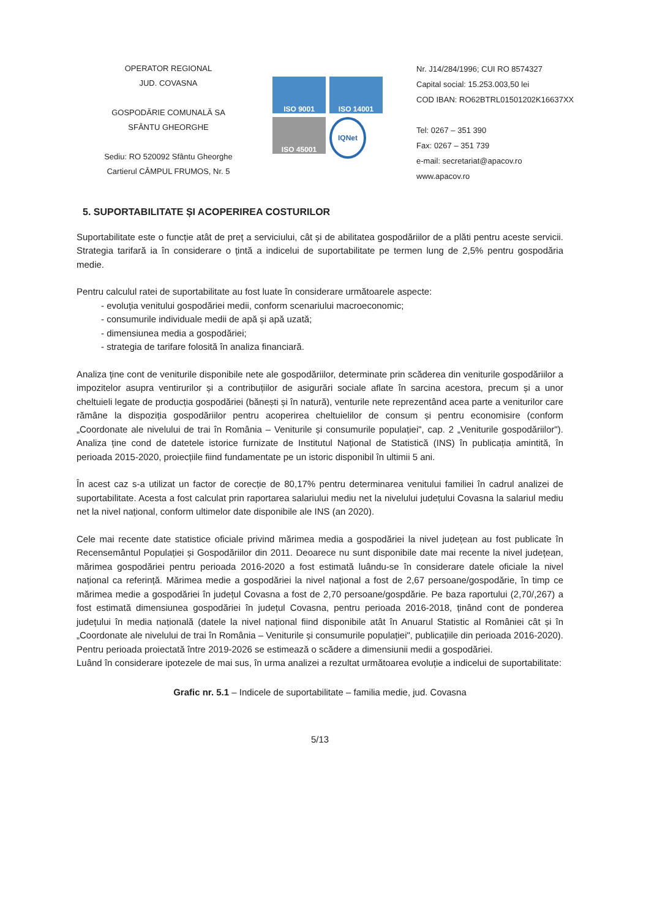OPERATOR REGIONAL
JUD. COVASNA
GOSPODĂRIE COMUNALĂ SA
SFÂNTU GHEORGHE
Sediu: RO 520092 Sfântu Gheorghe
Cartierul CÂMPUL FRUMOS, Nr. 5
ISO 9001
ISO 14001
ISO 45001
IQNet
Nr. J14/284/1996; CUI RO 8574327
Capital social: 15.253.003,50 lei
COD IBAN: RO62BTRL01501202K16637XX
Tel: 0267 – 351 390
Fax: 0267 – 351 739
e-mail: secretariat@apacov.ro
www.apacov.ro
5. SUPORTABILITATE ȘI ACOPERIREA COSTURILOR
Suportabilitate este o funcție atât de preț a serviciului, cât și de abilitatea gospodăriilor de a plăti pentru aceste servicii. Strategia tarifară ia în considerare o țintă a indicelui de suportabilitate pe termen lung de 2,5% pentru gospodăria medie.
Pentru calculul ratei de suportabilitate au fost luate în considerare următoarele aspecte:
- evoluția venitului gospodăriei medii, conform scenariului macroeconomic;
- consumurile individuale medii de apă și apă uzată;
- dimensiunea media a gospodăriei;
- strategia de tarifare folosită în analiza financiară.
Analiza ține cont de veniturile disponibile nete ale gospodăriilor, determinate prin scăderea din veniturile gospodăriilor a impozitelor asupra ventirurilor și a contribuțiilor de asigurări sociale aflate în sarcina acestora, precum și a unor cheltuieli legate de producția gospodăriei (bănești și în natură), venturile nete reprezentând acea parte a veniturilor care rămâne la dispoziția gospodăriilor pentru acoperirea cheltuielilor de consum și pentru economisire (conform „Coordonate ale nivelului de trai în România – Veniturile și consumurile populației", cap. 2 „Veniturile gospodăriilor"). Analiza ține cond de datetele istorice furnizate de Institutul Național de Statistică (INS) în publicația amintită, în perioada 2015-2020, proiecțiile fiind fundamentate pe un istoric disponibil în ultimii 5 ani.
În acest caz s-a utilizat un factor de corecție de 80,17% pentru determinarea venitului familiei în cadrul analizei de suportabilitate. Acesta a fost calculat prin raportarea salariului mediu net la nivelului județului Covasna la salariul mediu net la nivel național, conform ultimelor date disponibile ale INS (an 2020).
Cele mai recente date statistice oficiale privind mărimea media a gospodăriei la nivel județean au fost publicate în Recensemântul Populației și Gospodăriilor din 2011. Deoarece nu sunt disponibile date mai recente la nivel județean, mărimea gospodăriei pentru perioada 2016-2020 a fost estimată luându-se în considerare datele oficiale la nivel național ca referință. Mărimea medie a gospodăriei la nivel național a fost de 2,67 persoane/gospodărie, în timp ce mărimea medie a gospodăriei în județul Covasna a fost de 2,70 persoane/gospdărie. Pe baza raportului (2,70/,267) a fost estimată dimensiunea gospodăriei în județul Covasna, pentru perioada 2016-2018, ținând cont de ponderea județului în media națională (datele la nivel național fiind disponibile atât în Anuarul Statistic al României cât și în „Coordonate ale nivelului de trai în România – Veniturile și consumurile populației", publicațiile din perioada 2016-2020). Pentru perioada proiectată între 2019-2026 se estimează o scădere a dimensiunii medii a gospodăriei.
Luând în considerare ipotezele de mai sus, în urma analizei a rezultat următoarea evoluție a indicelui de suportabilitate:
Grafic nr. 5.1 – Indicele de suportabilitate – familia medie, jud. Covasna
5/13